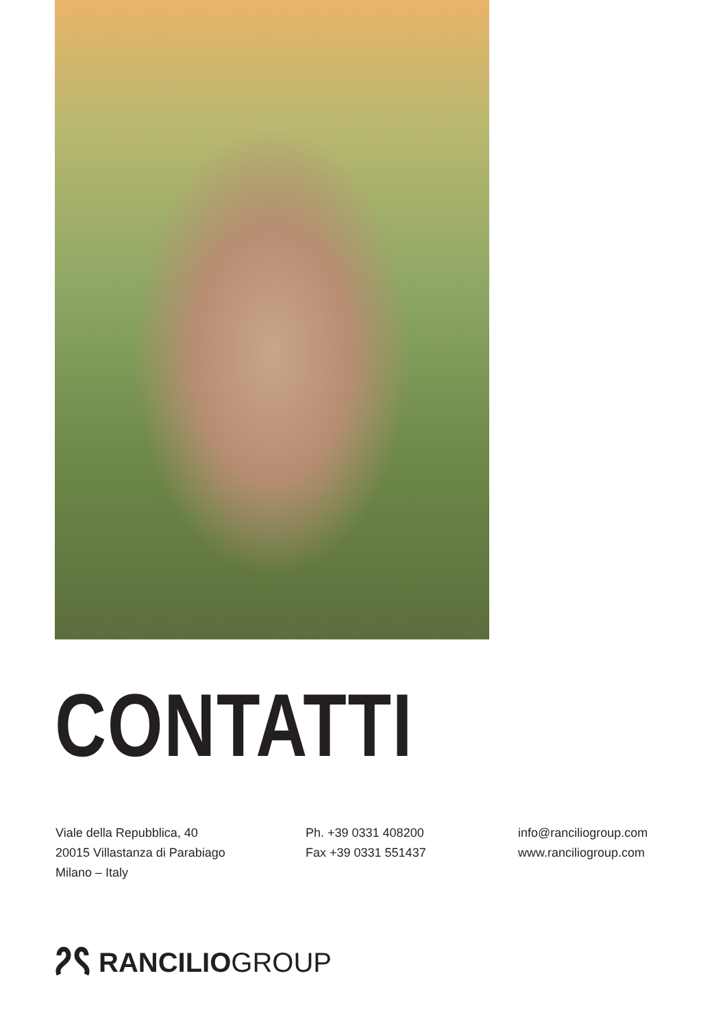CONTATTI
Viale della Repubblica, 40
20015 Villastanza di Parabiago
Milano – Italy
Ph. +39 0331 408200
Fax +39 0331 551437
info@ranciliogroup.com
www.ranciliogroup.com
RANCILIO GROUP